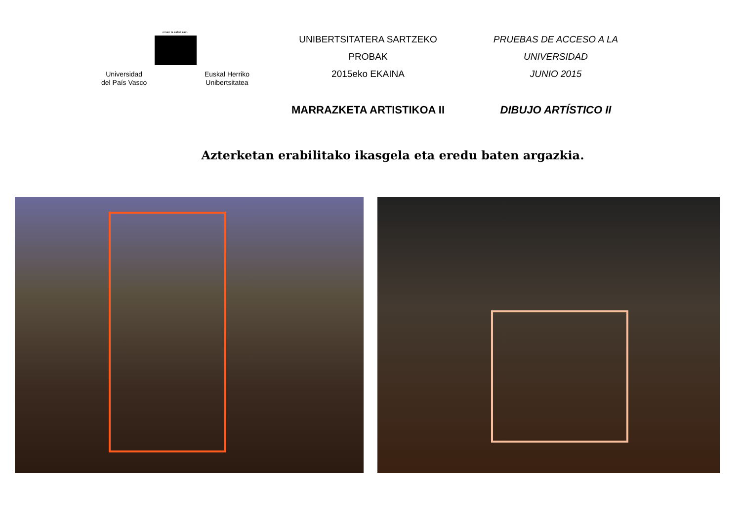eman ta zabal zazu
Universidad
del País Vasco Euskal Herriko
Unibertsitatea
UNIBERTSITATERA SARTZEKO PROBAK
2015eko EKAINA
MARRAZKETA ARTISTIKOA II
PRUEBAS DE ACCESO A LA UNIVERSIDAD
JUNIO 2015
DIBUJO ARTÍSTICO II
Azterketan erabilitako ikasgela eta eredu baten argazkia.